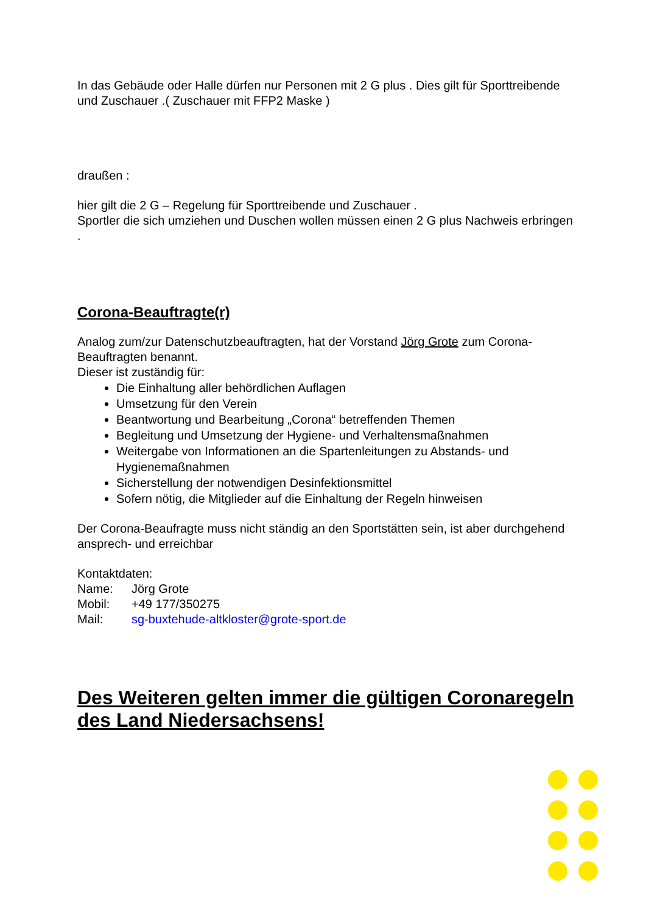In das Gebäude oder Halle dürfen nur Personen mit 2 G plus . Dies gilt für Sporttreibende und Zuschauer .( Zuschauer mit FFP2 Maske )
draußen :
hier gilt die 2 G – Regelung für Sporttreibende und Zuschauer .
Sportler die sich umziehen und Duschen wollen müssen einen 2 G plus Nachweis erbringen .
Corona-Beauftragte(r)
Analog zum/zur Datenschutzbeauftragten, hat der Vorstand Jörg Grote zum Corona-Beauftragten benannt.
Dieser ist zuständig für:
Die Einhaltung aller behördlichen Auflagen
Umsetzung für den Verein
Beantwortung und Bearbeitung „Corona“ betreffenden Themen
Begleitung und Umsetzung der Hygiene- und Verhaltensmaßnahmen
Weitergabe von Informationen an die Spartenleitungen zu Abstands- und Hygienemaßnahmen
Sicherstellung der notwendigen Desinfektionsmittel
Sofern nötig, die Mitglieder auf die Einhaltung der Regeln hinweisen
Der Corona-Beaufragte muss nicht ständig an den Sportstätten sein, ist aber durchgehend ansprech- und erreichbar
Kontaktdaten:
| Name: | Jörg Grote |
| Mobil: | +49 177/350275 |
| Mail: | sg-buxtehude-altkloster@grote-sport.de |
Des Weiteren gelten immer die gültigen Coronaregeln des Land Niedersachsens!